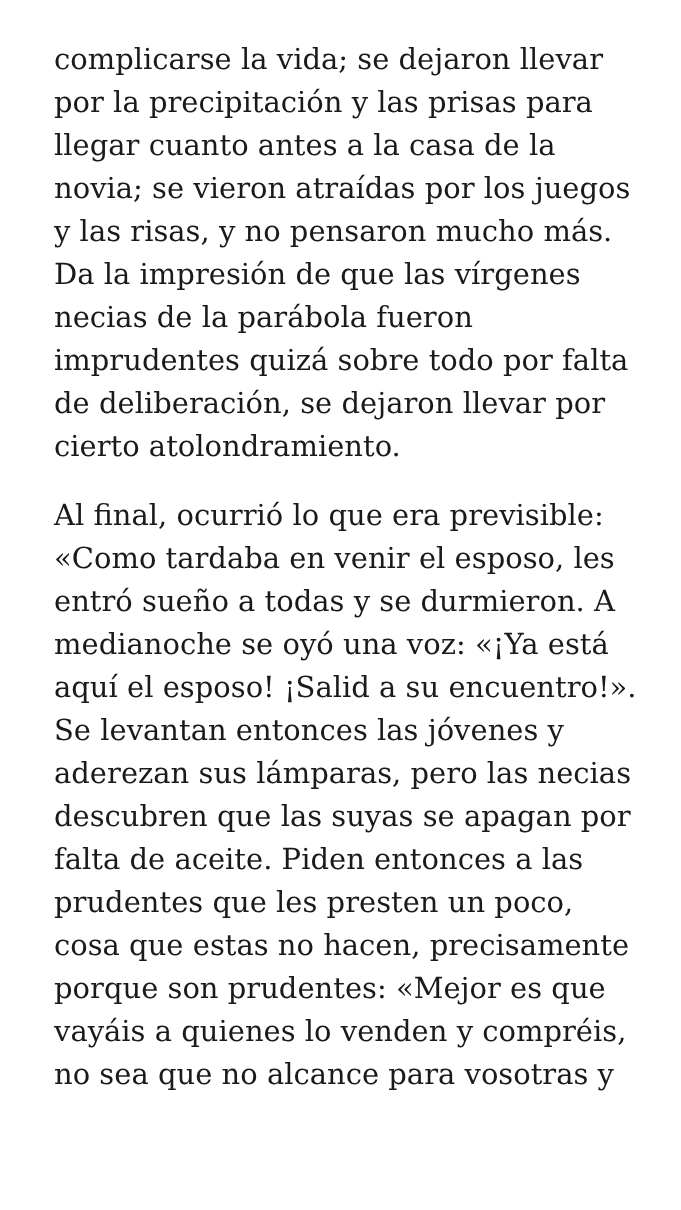complicarse la vida; se dejaron llevar por la precipitación y las prisas para llegar cuanto antes a la casa de la novia; se vieron atraídas por los juegos y las risas, y no pensaron mucho más. Da la impresión de que las vírgenes necias de la parábola fueron imprudentes quizá sobre todo por falta de deliberación, se dejaron llevar por cierto atolondramiento.
Al final, ocurrió lo que era previsible: «Como tardaba en venir el esposo, les entró sueño a todas y se durmieron. A medianoche se oyó una voz: «¡Ya está aquí el esposo! ¡Salid a su encuentro!». Se levantan entonces las jóvenes y aderezan sus lámparas, pero las necias descubren que las suyas se apagan por falta de aceite. Piden entonces a las prudentes que les presten un poco, cosa que estas no hacen, precisamente porque son prudentes: «Mejor es que vayáis a quienes lo venden y compréis, no sea que no alcance para vosotras y